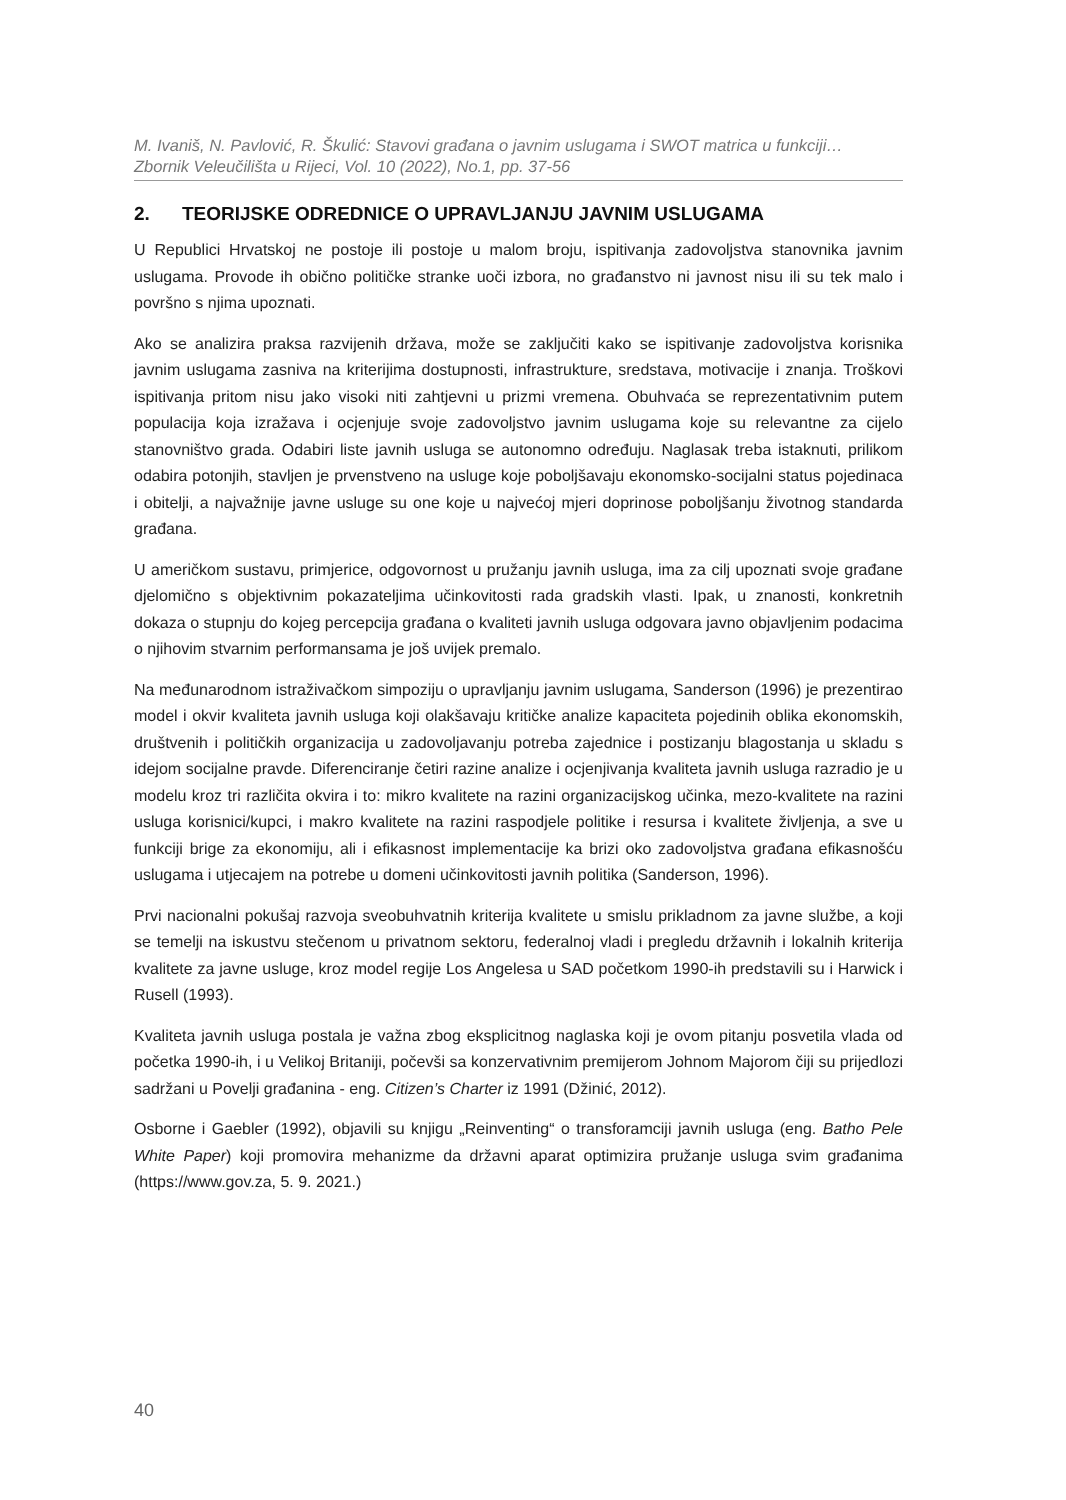M. Ivaniš, N. Pavlović, R. Škulić: Stavovi građana o javnim uslugama i SWOT matrica u funkciji…
Zbornik Veleučilišta u Rijeci, Vol. 10 (2022), No.1, pp. 37-56
2. TEORIJSKE ODREDNICE O UPRAVLJANJU JAVNIM USLUGAMA
U Republici Hrvatskoj ne postoje ili postoje u malom broju, ispitivanja zadovoljstva stanovnika javnim uslugama. Provode ih obično političke stranke uoči izbora, no građanstvo ni javnost nisu ili su tek malo i površno s njima upoznati.
Ako se analizira praksa razvijenih država, može se zaključiti kako se ispitivanje zadovoljstva korisnika javnim uslugama zasniva na kriterijima dostupnosti, infrastrukture, sredstava, motivacije i znanja. Troškovi ispitivanja pritom nisu jako visoki niti zahtjevni u prizmi vremena. Obuhvaća se reprezentativnim putem populacija koja izražava i ocjenjuje svoje zadovoljstvo javnim uslugama koje su relevantne za cijelo stanovništvo grada. Odabiri liste javnih usluga se autonomno određuju. Naglasak treba istaknuti, prilikom odabira potonjih, stavljen je prvenstveno na usluge koje poboljšavaju ekonomsko-socijalni status pojedinaca i obitelji, a najvažnije javne usluge su one koje u najvećoj mjeri doprinose poboljšanju životnog standarda građana.
U američkom sustavu, primjerice, odgovornost u pružanju javnih usluga, ima za cilj upoznati svoje građane djelomično s objektivnim pokazateljima učinkovitosti rada gradskih vlasti. Ipak, u znanosti, konkretnih dokaza o stupnju do kojeg percepcija građana o kvaliteti javnih usluga odgovara javno objavljenim podacima o njihovim stvarnim performansama je još uvijek premalo.
Na međunarodnom istraživačkom simpoziju o upravljanju javnim uslugama, Sanderson (1996) je prezentirao model i okvir kvaliteta javnih usluga koji olakšavaju kritičke analize kapaciteta pojedinih oblika ekonomskih, društvenih i političkih organizacija u zadovoljavanju potreba zajednice i postizanju blagostanja u skladu s idejom socijalne pravde. Diferenciranje četiri razine analize i ocjenjivanja kvaliteta javnih usluga razradio je u modelu kroz tri različita okvira i to: mikro kvalitete na razini organizacijskog učinka, mezo-kvalitete na razini usluga korisnici/kupci, i makro kvalitete na razini raspodjele politike i resursa i kvalitete življenja, a sve u funkciji brige za ekonomiju, ali i efikasnost implementacije ka brizi oko zadovoljstva građana efikasnošću uslugama i utjecajem na potrebe u domeni učinkovitosti javnih politika (Sanderson, 1996).
Prvi nacionalni pokušaj razvoja sveobuhvatnih kriterija kvalitete u smislu prikladnom za javne službe, a koji se temelji na iskustvu stečenom u privatnom sektoru, federalnoj vladi i pregledu državnih i lokalnih kriterija kvalitete za javne usluge, kroz model regije Los Angelesa u SAD početkom 1990-ih predstavili su i Harwick i Rusell (1993).
Kvaliteta javnih usluga postala je važna zbog eksplicitnog naglaska koji je ovom pitanju posvetila vlada od početka 1990-ih, i u Velikoj Britaniji, počevši sa konzervativnim premijerom Johnom Majorom čiji su prijedlozi sadržani u Povelji građanina - eng. Citizen’s Charter iz 1991 (Džinić, 2012).
Osborne i Gaebler (1992), objavili su knjigu „Reinventing“ o transforamciji javnih usluga (eng. Batho Pele White Paper) koji promovira mehanizme da državni aparat optimizira pružanje usluga svim građanima (https://www.gov.za, 5. 9. 2021.)
40